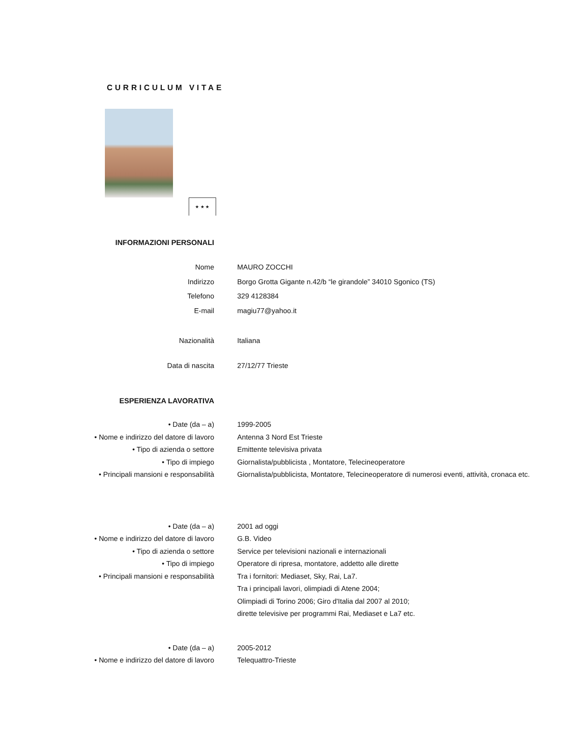CURRICULUM VITAE
★ ★ ★
INFORMAZIONI PERSONALI
Nome MAURO ZOCCHI
Indirizzo Borgo Grotta Gigante n.42/b “le girandole” 34010 Sgonico (TS)
Telefono 329 4128384
E-mail magiu77@yahoo.it
Nazionalità Italiana
Data di nascita 27/12/77 Trieste
ESPERIENZA LAVORATIVA
• Date (da – a) 1999-2005
• Nome e indirizzo del datore di lavoro Antenna 3 Nord Est Trieste
• Tipo di azienda o settore Emittente televisiva privata
• Tipo di impiego Giornalista/pubblicista , Montatore, Telecineoperatore
• Principali mansioni e responsabilità Giornalista/pubblicista, Montatore, Telecineoperatore di numerosi eventi, attività, cronaca etc.
• Date (da – a) 2001 ad oggi
• Nome e indirizzo del datore di lavoro G.B. Video
• Tipo di azienda o settore Service per televisioni nazionali e internazionali
• Tipo di impiego Operatore di ripresa, montatore, addetto alle dirette
• Principali mansioni e responsabilità Tra i fornitori: Mediaset, Sky, Rai, La7.
Tra i principali lavori, olimpiadi di Atene 2004;
Olimpiadi di Torino 2006; Giro d'Italia dal 2007 al 2010;
dirette televisive per programmi Rai, Mediaset e La7 etc.
• Date (da – a) 2005-2012
• Nome e indirizzo del datore di lavoro Telequattro-Trieste